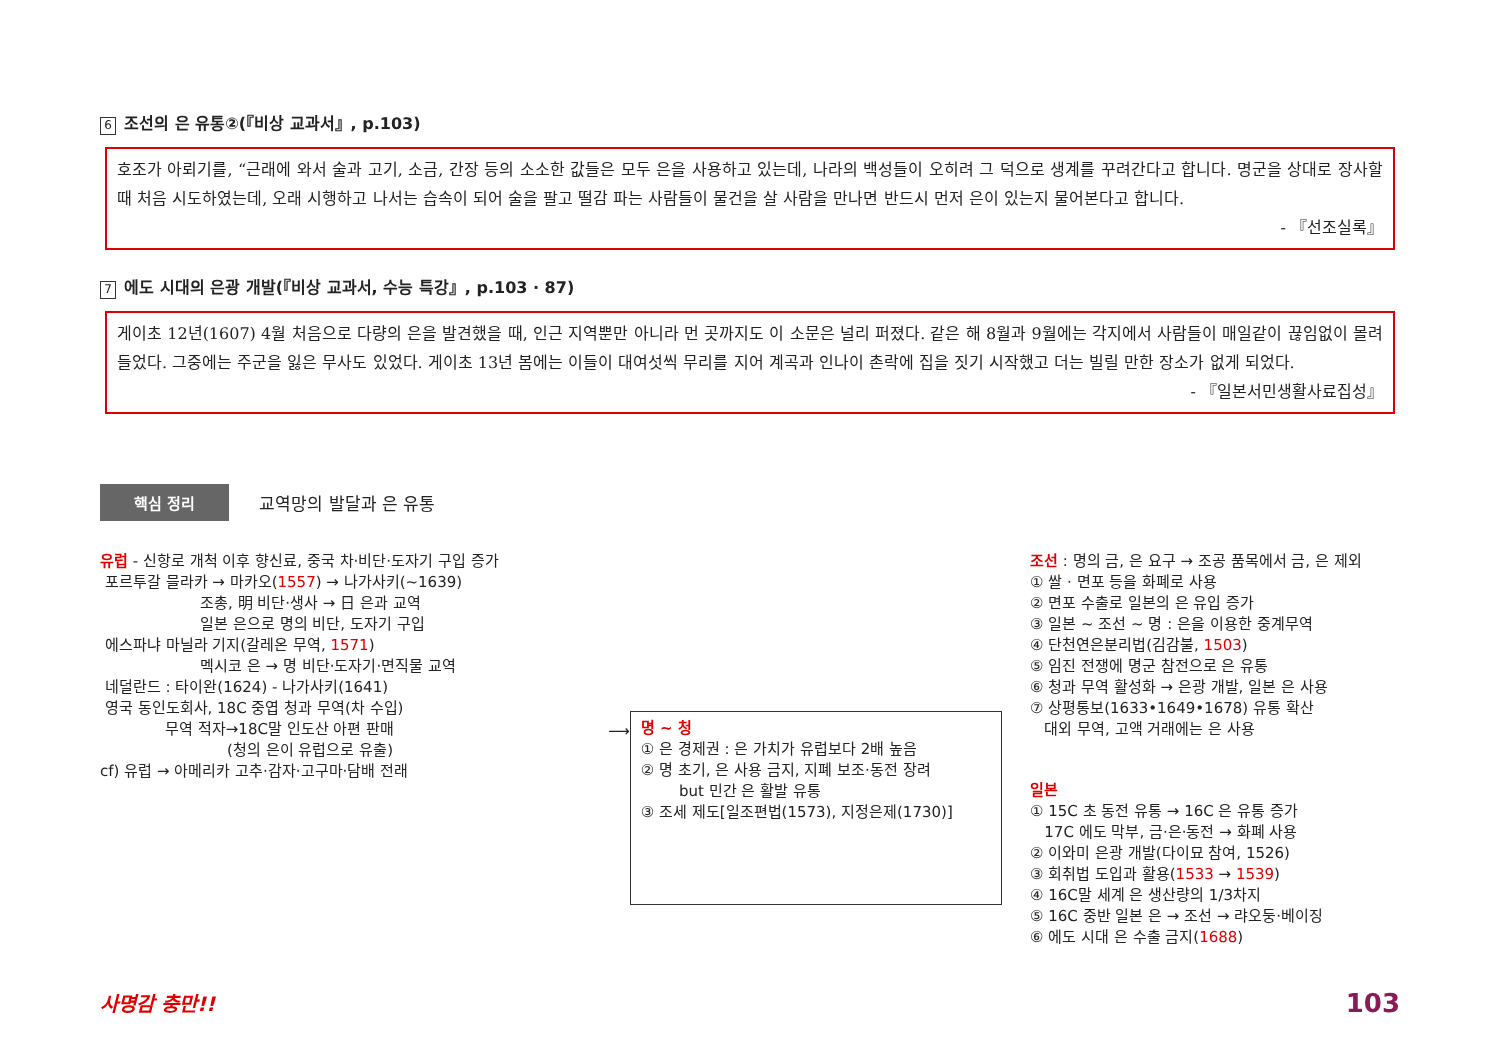6 조선의 은 유통②(『비상 교과서』, p.103)
호조가 아뢰기를, “근래에 와서 술과 고기, 소금, 간장 등의 소소한 값들은 모두 은을 사용하고 있는데, 나라의 백성들이 오히려 그 덕으로 생계를 꾸려간다고 합니다. 명군을 상대로 장사할 때 처음 시도하였는데, 오래 시행하고 나서는 습속이 되어 술을 팔고 떨감 파는 사람들이 물건을 살 사람을 만나면 반드시 먼저 은이 있는지 물어본다고 합니다.
- 『선조실록』
7 에도 시대의 은광 개발(『비상 교과서, 수능 특강』, p.103 · 87)
게이초 12년(1607) 4월 처음으로 다량의 은을 발견했을 때, 인근 지역뿐만 아니라 먼 곳까지도 이 소문은 널리 퍼졌다. 같은 해 8월과 9월에는 각지에서 사람들이 매일같이 끊임없이 몰려들었다. 그중에는 주군을 잃은 무사도 있었다. 게이초 13년 봄에는 이들이 대여섯씩 무리를 지어 계곡과 인나이 촌락에 집을 짓기 시작했고 더는 빌릴 만한 장소가 없게 되었다.
- 『일본서민생활사료집성』
핵심 정리 교역망의 발달과 은 유통
유럽 - 신항로 개척 이후 향신료, 중국 차·비단·도자기 구입 증가
포르투갈 믈라카 → 마카오(1557) → 나가사키(~1639)
조총, 明 비단·생사 → 日 은과 교역
일본 은으로 명의 비단, 도자기 구입
에스파냐 마닐라 기지(갈레온 무역, 1571)
멕시코 은 → 명 비단·도자기·면직물 교역
네덜란드 : 타이완(1624) - 나가사키(1641)
영국 동인도회사, 18C 중엽 청과 무역(차 수입)
무역 적자→18C말 인도산 아편 판매
(청의 은이 유럽으로 유출)
cf) 유럽 → 아메리카 고추·감자·고구마·담배 전래
⟶
명 ~ 청
① 은 경제권 : 은 가치가 유럽보다 2배 높음
② 명 초기, 은 사용 금지, 지폐 보조·동전 장려
but 민간 은 활발 유통
③ 조세 제도[일조편법(1573), 지정은제(1730)]
조선 : 명의 금, 은 요구 → 조공 품목에서 금, 은 제외
① 쌀 · 면포 등을 화폐로 사용
② 면포 수출로 일본의 은 유입 증가
③ 일본 ~ 조선 ~ 명 : 은을 이용한 중계무역
④ 단천연은분리법(김감불, 1503)
⑤ 임진 전쟁에 명군 참전으로 은 유통
⑥ 청과 무역 활성화 → 은광 개발, 일본 은 사용
⑦ 상평통보(1633•1649•1678) 유통 확산
대외 무역, 고액 거래에는 은 사용
일본
① 15C 초 동전 유통 → 16C 은 유통 증가
17C 에도 막부, 금·은·동전 → 화폐 사용
② 이와미 은광 개발(다이묘 참여, 1526)
③ 회취법 도입과 활용(1533 → 1539)
④ 16C말 세계 은 생산량의 1/3차지
⑤ 16C 중반 일본 은 → 조선 → 랴오둥·베이징
⑥ 에도 시대 은 수출 금지(1688)
사명감 충만!! 103